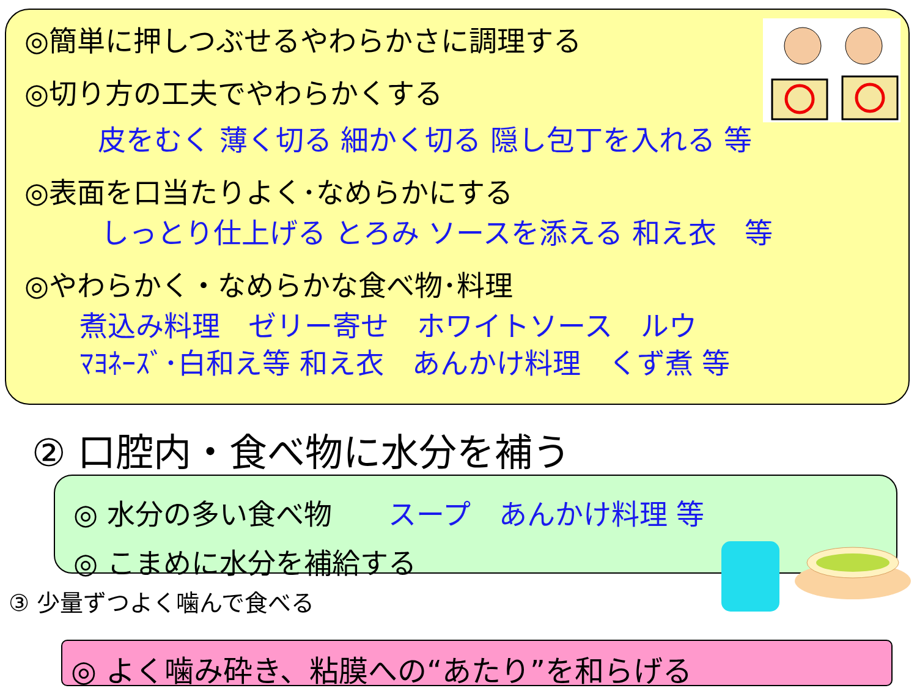◎簡単に押しつぶせるやわらかさに調理する
◎切り方の工夫でやわらかくする
皮をむく 薄く切る 細かく切る 隠し包丁を入れる 等
◎表面を口当たりよく･なめらかにする
しっとり仕上げる とろみ ソースを添える 和え衣　等
◎やわらかく・なめらかな食べ物･料理
煮込み料理　ゼリー寄せ　ホワイトソース　ルウ
ﾏﾖﾈｰｽﾞ･白和え等 和え衣　あんかけ料理　くず煮 等
② 口腔内・食べ物に水分を補う
◎ 水分の多い食べ物　　スープ　あんかけ料理 等
◎ こまめに水分を補給する
③ 少量ずつよく噛んで食べる
◎ よく噛み砕き、粘膜への“あたり”を和らげる